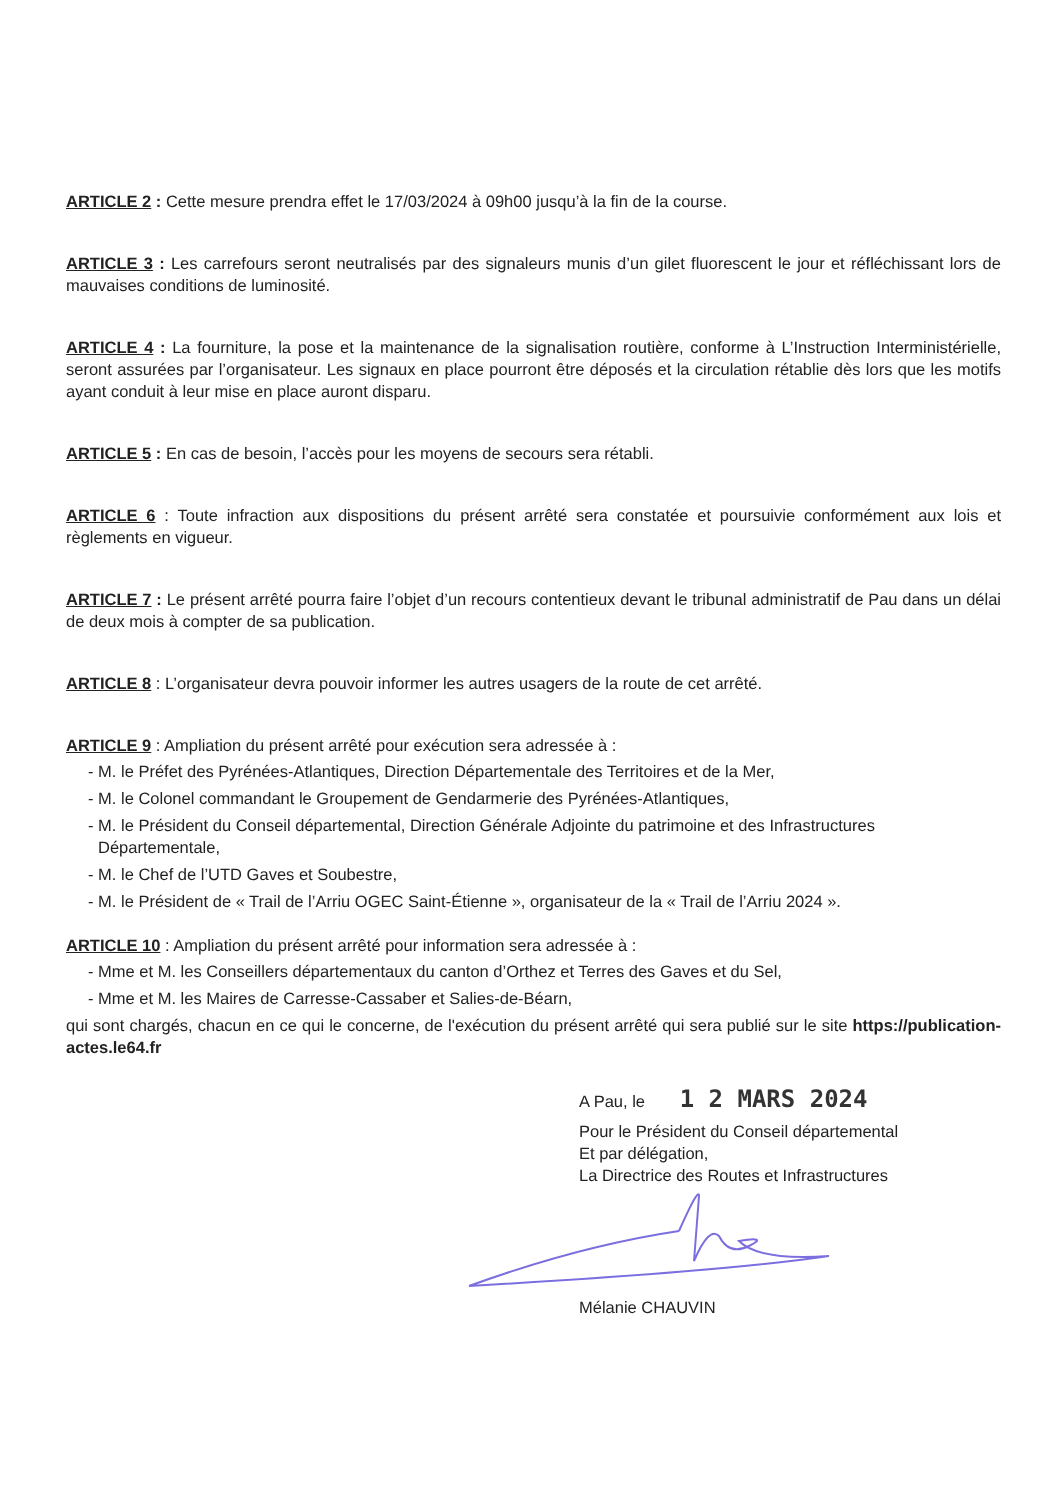ARTICLE 2 : Cette mesure prendra effet le 17/03/2024 à 09h00 jusqu’à la fin de la course.
ARTICLE 3 : Les carrefours seront neutralisés par des signaleurs munis d’un gilet fluorescent le jour et réfléchissant lors de mauvaises conditions de luminosité.
ARTICLE 4 : La fourniture, la pose et la maintenance de la signalisation routière, conforme à L’Instruction Interministérielle, seront assurées par l’organisateur. Les signaux en place pourront être déposés et la circulation rétablie dès lors que les motifs ayant conduit à leur mise en place auront disparu.
ARTICLE 5 : En cas de besoin, l’accès pour les moyens de secours sera rétabli.
ARTICLE 6 : Toute infraction aux dispositions du présent arrêté sera constatée et poursuivie conformément aux lois et règlements en vigueur.
ARTICLE 7 : Le présent arrêté pourra faire l’objet d’un recours contentieux devant le tribunal administratif de Pau dans un délai de deux mois à compter de sa publication.
ARTICLE 8 : L’organisateur devra pouvoir informer les autres usagers de la route de cet arrêté.
ARTICLE 9 : Ampliation du présent arrêté pour exécution sera adressée à :
- M. le Préfet des Pyrénées-Atlantiques, Direction Départementale des Territoires et de la Mer,
- M. le Colonel commandant le Groupement de Gendarmerie des Pyrénées-Atlantiques,
- M. le Président du Conseil départemental, Direction Générale Adjointe du patrimoine et des Infrastructures Départementale,
- M. le Chef de l’UTD Gaves et Soubestre,
- M. le Président de « Trail de l’Arriu OGEC Saint-Étienne », organisateur de la « Trail de l’Arriu 2024 ».
ARTICLE 10 : Ampliation du présent arrêté pour information sera adressée à :
- Mme et M. les Conseillers départementaux du canton d’Orthez et Terres des Gaves et du Sel,
- Mme et M. les Maires de Carresse-Cassaber et Salies-de-Béarn,
qui sont chargés, chacun en ce qui le concerne, de l'exécution du présent arrêté qui sera publié sur le site https://publication-actes.le64.fr
A Pau, le 1 2 MARS 2024
Pour le Président du Conseil départemental
Et par délégation,
La Directrice des Routes et Infrastructures
Mélanie CHAUVIN